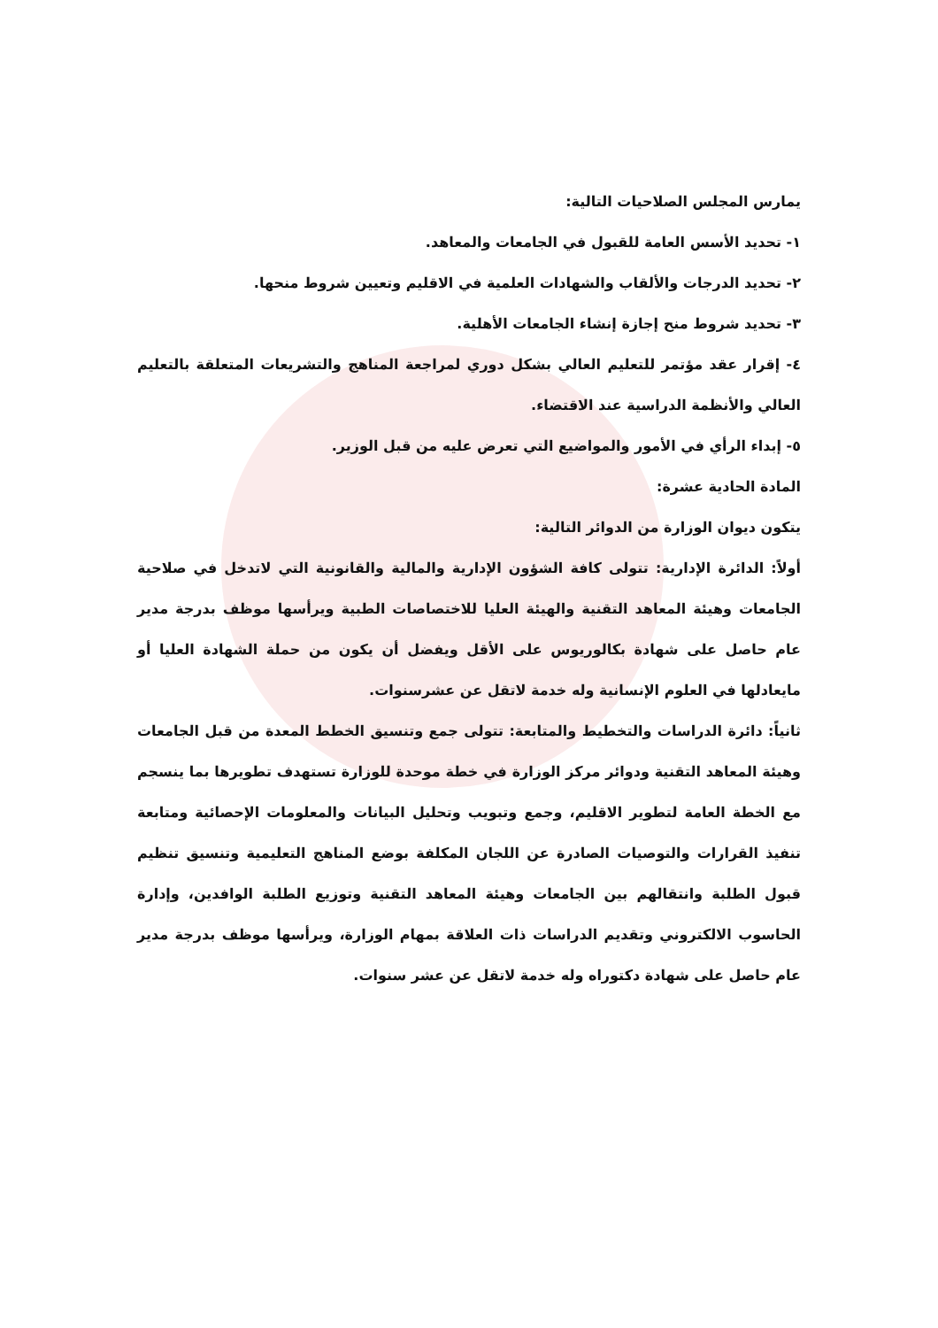يمارس المجلس الصلاحيات التالية:
١- تحديد الأسس العامة للقبول في الجامعات والمعاهد.
٢- تحديد الدرجات والألقاب والشهادات العلمية في الاقليم وتعيين شروط منحها.
٣- تحديد شروط منح إجازة إنشاء الجامعات الأهلية.
٤- إقرار عقد مؤتمر للتعليم العالي بشكل دوري لمراجعة المناهج والتشريعات المتعلقة بالتعليم العالي والأنظمة الدراسية عند الاقتضاء.
٥- إبداء الرأي في الأمور والمواضيع التي تعرض عليه من قبل الوزير.
المادة الحادية عشرة:
يتكون ديوان الوزارة من الدوائر التالية:
أولاً: الدائرة الإدارية: تتولى كافة الشؤون الإدارية والمالية والقانونية التي لاتدخل في صلاحية الجامعات وهيئة المعاهد التقنية والهيئة العليا للاختصاصات الطبية ويرأسها موظف بدرجة مدير عام حاصل على شهادة بكالوريوس على الأقل ويفضل أن يكون من حملة الشهادة العليا أو مايعادلها في العلوم الإنسانية وله خدمة لاتقل عن عشرسنوات.
ثانياً: دائرة الدراسات والتخطيط والمتابعة: تتولى جمع وتنسيق الخطط المعدة من قبل الجامعات وهيئة المعاهد التقنية ودوائر مركز الوزارة في خطة موحدة للوزارة تستهدف تطويرها بما ينسجم مع الخطة العامة لتطوير الاقليم، وجمع وتبويب وتحليل البيانات والمعلومات الإحصائية ومتابعة تنفيذ القرارات والتوصيات الصادرة عن اللجان المكلفة بوضع المناهج التعليمية وتنسيق تنظيم قبول الطلبة وانتقالهم بين الجامعات وهيئة المعاهد التقنية وتوزيع الطلبة الوافدين، وإدارة الحاسوب الالكتروني وتقديم الدراسات ذات العلاقة بمهام الوزارة، ويرأسها موظف بدرجة مدير عام حاصل على شهادة دكتوراه وله خدمة لاتقل عن عشر سنوات.